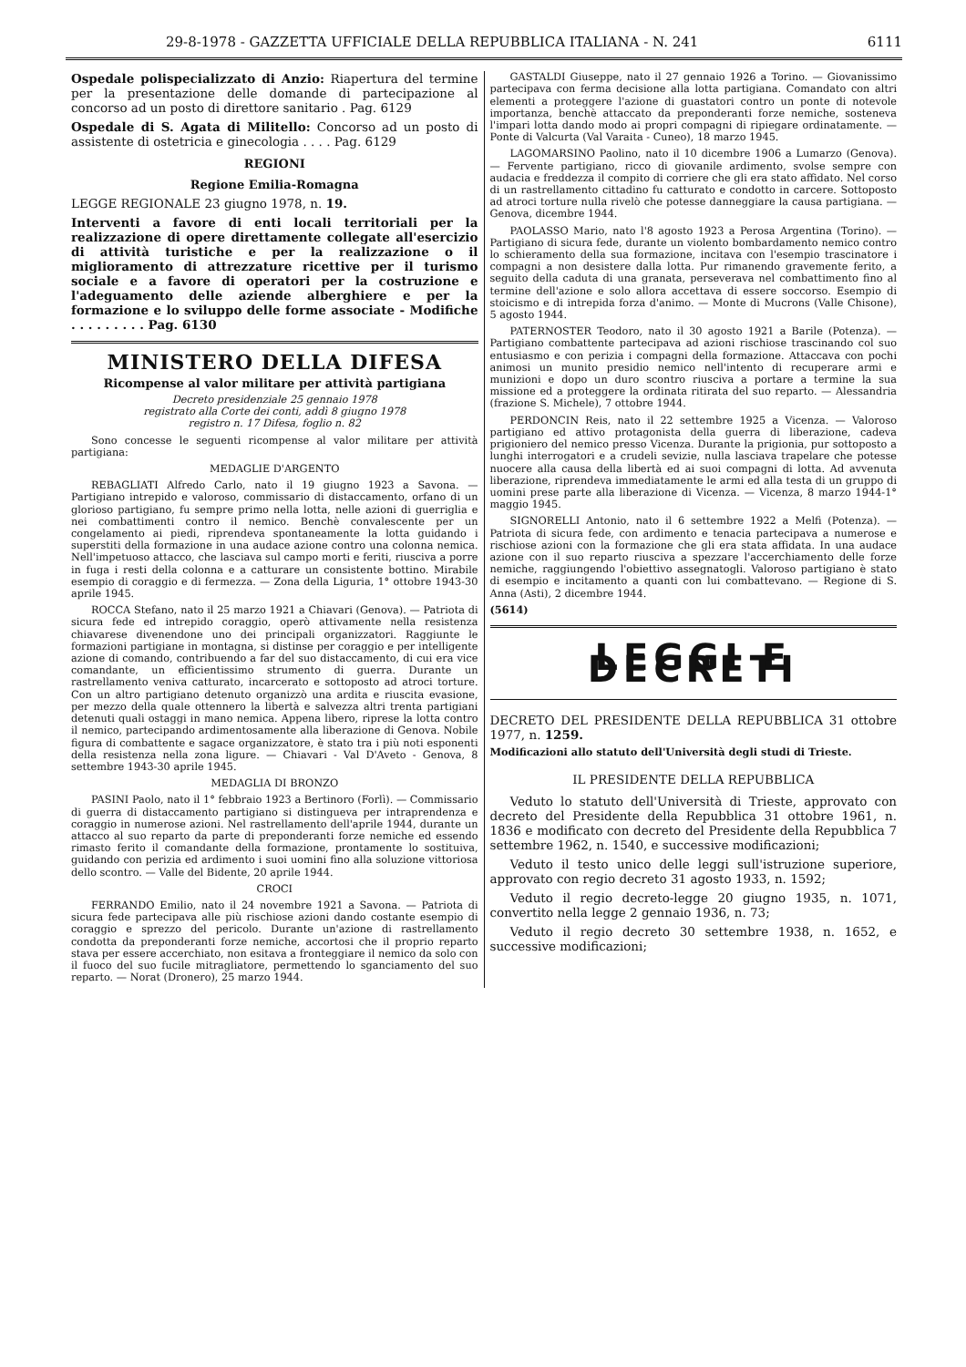29-8-1978 - GAZZETTA UFFICIALE DELLA REPUBBLICA ITALIANA - N. 241 6111
Ospedale polispecializzato di Anzio: Riapertura del termine per la presentazione delle domande di partecipazione al concorso ad un posto di direttore sanitario . Pag. 6129
Ospedale di S. Agata di Militello: Concorso ad un posto di assistente di ostetricia e ginecologia . . . . Pag. 6129
REGIONI
Regione Emilia-Romagna
LEGGE REGIONALE 23 giugno 1978, n. 19.
Interventi a favore di enti locali territoriali per la realizzazione di opere direttamente collegate all'esercizio di attività turistiche e per la realizzazione o il miglioramento di attrezzature ricettive per il turismo sociale e a favore di operatori per la costruzione e l'adeguamento delle aziende alberghiere e per la formazione e lo sviluppo delle forme associate - Modifiche . . . . . . . . . Pag. 6130
MINISTERO DELLA DIFESA
Ricompense al valor militare per attività partigiana
Decreto presidenziale 25 gennaio 1978
registrato alla Corte dei conti, addì 8 giugno 1978
registro n. 17 Difesa, foglio n. 82
Sono concesse le seguenti ricompense al valor militare per attività partigiana:
MEDAGLIE D'ARGENTO
REBAGLIATI Alfredo Carlo, nato il 19 giugno 1923 a Savona. — Partigiano intrepido e valoroso, commissario di distaccamento, orfano di un glorioso partigiano, fu sempre primo nella lotta, nelle azioni di guerriglia e nei combattimenti contro il nemico. Benchè convalescente per un congelamento ai piedi, riprendeva spontaneamente la lotta guidando i superstiti della formazione in una audace azione contro una colonna nemica. Nell'impetuoso attacco, che lasciava sul campo morti e feriti, riusciva a porre in fuga i resti della colonna e a catturare un consistente bottino. Mirabile esempio di coraggio e di fermezza. — Zona della Liguria, 1° ottobre 1943-30 aprile 1945.
ROCCA Stefano, nato il 25 marzo 1921 a Chiavari (Genova). — Patriota di sicura fede ed intrepido coraggio, operò attivamente nella resistenza chiavarese divenendone uno dei principali organizzatori. Raggiunte le formazioni partigiane in montagna, si distinse per coraggio e per intelligente azione di comando, contribuendo a far del suo distaccamento, di cui era vice comandante, un efficientissimo strumento di guerra. Durante un rastrellamento veniva catturato, incarcerato e sottoposto ad atroci torture. Con un altro partigiano detenuto organizzò una ardita e riuscita evasione, per mezzo della quale ottennero la libertà e salvezza altri trenta partigiani detenuti quali ostaggi in mano nemica. Appena libero, riprese la lotta contro il nemico, partecipando ardimentosamente alla liberazione di Genova. Nobile figura di combattente e sagace organizzatore, è stato tra i più noti esponenti della resistenza nella zona ligure. — Chiavari - Val D'Aveto - Genova, 8 settembre 1943-30 aprile 1945.
MEDAGLIA DI BRONZO
PASINI Paolo, nato il 1° febbraio 1923 a Bertinoro (Forlì). — Commissario di guerra di distaccamento partigiano si distingueva per intraprendenza e coraggio in numerose azioni. Nel rastrellamento dell'aprile 1944, durante un attacco al suo reparto da parte di preponderanti forze nemiche ed essendo rimasto ferito il comandante della formazione, prontamente lo sostituiva, guidando con perizia ed ardimento i suoi uomini fino alla soluzione vittoriosa dello scontro. — Valle del Bidente, 20 aprile 1944.
CROCI
FERRANDO Emilio, nato il 24 novembre 1921 a Savona. — Patriota di sicura fede partecipava alle più rischiose azioni dando costante esempio di coraggio e sprezzo del pericolo. Durante un'azione di rastrellamento condotta da preponderanti forze nemiche, accortosi che il proprio reparto stava per essere accerchiato, non esitava a fronteggiare il nemico da solo con il fuoco del suo fucile mitragliatore, permettendo lo sganciamento del suo reparto. — Norat (Dronero), 25 marzo 1944.
GASTALDI Giuseppe, nato il 27 gennaio 1926 a Torino. — Giovanissimo partecipava con ferma decisione alla lotta partigiana. Comandato con altri elementi a proteggere l'azione di guastatori contro un ponte di notevole importanza, benchè attaccato da preponderanti forze nemiche, sosteneva l'impari lotta dando modo ai propri compagni di ripiegare ordinatamente. — Ponte di Valcurta (Val Varaita - Cuneo), 18 marzo 1945.
LAGOMARSINO Paolino, nato il 10 dicembre 1906 a Lumarzo (Genova). — Fervente partigiano, ricco di giovanile ardimento, svolse sempre con audacia e freddezza il compito di corriere che gli era stato affidato. Nel corso di un rastrellamento cittadino fu catturato e condotto in carcere. Sottoposto ad atroci torture nulla rivelò che potesse danneggiare la causa partigiana. — Genova, dicembre 1944.
PAOLASSO Mario, nato l'8 agosto 1923 a Perosa Argentina (Torino). — Partigiano di sicura fede, durante un violento bombardamento nemico contro lo schieramento della sua formazione, incitava con l'esempio trascinatore i compagni a non desistere dalla lotta. Pur rimanendo gravemente ferito, a seguito della caduta di una granata, perseverava nel combattimento fino al termine dell'azione e solo allora accettava di essere soccorso. Esempio di stoicismo e di intrepida forza d'animo. — Monte di Mucrons (Valle Chisone), 5 agosto 1944.
PATERNOSTER Teodoro, nato il 30 agosto 1921 a Barile (Potenza). — Partigiano combattente partecipava ad azioni rischiose trascinando col suo entusiasmo e con perizia i compagni della formazione. Attaccava con pochi animosi un munito presidio nemico nell'intento di recuperare armi e munizioni e dopo un duro scontro riusciva a portare a termine la sua missione ed a proteggere la ordinata ritirata del suo reparto. — Alessandria (frazione S. Michele), 7 ottobre 1944.
PERDONCIN Reis, nato il 22 settembre 1925 a Vicenza. — Valoroso partigiano ed attivo protagonista della guerra di liberazione, cadeva prigioniero del nemico presso Vicenza. Durante la prigionia, pur sottoposto a lunghi interrogatori e a crudeli sevizie, nulla lasciava trapelare che potesse nuocere alla causa della libertà ed ai suoi compagni di lotta. Ad avvenuta liberazione, riprendeva immediatamente le armi ed alla testa di un gruppo di uomini prese parte alla liberazione di Vicenza. — Vicenza, 8 marzo 1944-1° maggio 1945.
SIGNORELLI Antonio, nato il 6 settembre 1922 a Melfi (Potenza). — Patriota di sicura fede, con ardimento e tenacia partecipava a numerose e rischiose azioni con la formazione che gli era stata affidata. In una audace azione con il suo reparto riusciva a spezzare l'accerchiamento delle forze nemiche, raggiungendo l'obiettivo assegnatogli. Valoroso partigiano è stato di esempio e incitamento a quanti con lui combattevano. — Regione di S. Anna (Asti), 2 dicembre 1944.
(5614)
LEGGI E DECRETI
DECRETO DEL PRESIDENTE DELLA REPUBBLICA 31 ottobre 1977, n. 1259.
Modificazioni allo statuto dell'Università degli studi di Trieste.
IL PRESIDENTE DELLA REPUBBLICA
Veduto lo statuto dell'Università di Trieste, approvato con decreto del Presidente della Repubblica 31 ottobre 1961, n. 1836 e modificato con decreto del Presidente della Repubblica 7 settembre 1962, n. 1540, e successive modificazioni;
Veduto il testo unico delle leggi sull'istruzione superiore, approvato con regio decreto 31 agosto 1933, n. 1592;
Veduto il regio decreto-legge 20 giugno 1935, n. 1071, convertito nella legge 2 gennaio 1936, n. 73;
Veduto il regio decreto 30 settembre 1938, n. 1652, e successive modificazioni;